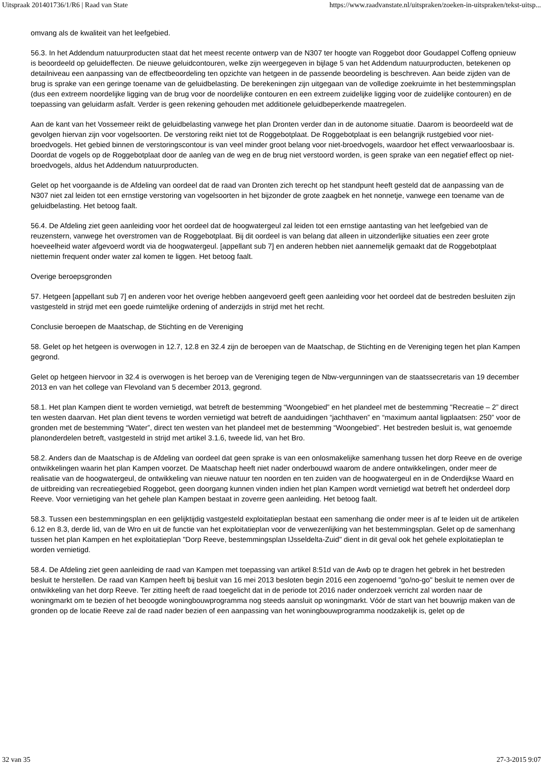Uitspraak 201401736/1/R6 | Raad van State https://www.raadvanstate.nl/uitspraken/zoeken-in-uitspraken/tekst-uitsp...
omvang als de kwaliteit van het leefgebied.
56.3. In het Addendum natuurproducten staat dat het meest recente ontwerp van de N307 ter hoogte van Roggebot door Goudappel Coffeng opnieuw is beoordeeld op geluideffecten. De nieuwe geluidcontouren, welke zijn weergegeven in bijlage 5 van het Addendum natuurproducten, betekenen op detailniveau een aanpassing van de effectbeoordeling ten opzichte van hetgeen in de passende beoordeling is beschreven. Aan beide zijden van de brug is sprake van een geringe toename van de geluidbelasting. De berekeningen zijn uitgegaan van de volledige zoekruimte in het bestemmingsplan (dus een extreem noordelijke ligging van de brug voor de noordelijke contouren en een extreem zuidelijke ligging voor de zuidelijke contouren) en de toepassing van geluidarm asfalt. Verder is geen rekening gehouden met additionele geluidbeperkende maatregelen.
Aan de kant van het Vossemeer reikt de geluidbelasting vanwege het plan Dronten verder dan in de autonome situatie. Daarom is beoordeeld wat de gevolgen hiervan zijn voor vogelsoorten. De verstoring reikt niet tot de Roggebotplaat. De Roggebotplaat is een belangrijk rustgebied voor niet-broedvogels. Het gebied binnen de verstoringscontour is van veel minder groot belang voor niet-broedvogels, waardoor het effect verwaarloosbaar is. Doordat de vogels op de Roggebotplaat door de aanleg van de weg en de brug niet verstoord worden, is geen sprake van een negatief effect op niet-broedvogels, aldus het Addendum natuurproducten.
Gelet op het voorgaande is de Afdeling van oordeel dat de raad van Dronten zich terecht op het standpunt heeft gesteld dat de aanpassing van de N307 niet zal leiden tot een ernstige verstoring van vogelsoorten in het bijzonder de grote zaagbek en het nonnetje, vanwege een toename van de geluidbelasting. Het betoog faalt.
56.4. De Afdeling ziet geen aanleiding voor het oordeel dat de hoogwatergeul zal leiden tot een ernstige aantasting van het leefgebied van de reuzenstern, vanwege het overstromen van de Roggebotplaat. Bij dit oordeel is van belang dat alleen in uitzonderlijke situaties een zeer grote hoeveelheid water afgevoerd wordt via de hoogwatergeul. [appellant sub 7] en anderen hebben niet aannemelijk gemaakt dat de Roggebotplaat niettemin frequent onder water zal komen te liggen. Het betoog faalt.
Overige beroepsgronden
57. Hetgeen [appellant sub 7] en anderen voor het overige hebben aangevoerd geeft geen aanleiding voor het oordeel dat de bestreden besluiten zijn vastgesteld in strijd met een goede ruimtelijke ordening of anderzijds in strijd met het recht.
Conclusie beroepen de Maatschap, de Stichting en de Vereniging
58. Gelet op het hetgeen is overwogen in 12.7, 12.8 en 32.4 zijn de beroepen van de Maatschap, de Stichting en de Vereniging tegen het plan Kampen gegrond.
Gelet op hetgeen hiervoor in 32.4 is overwogen is het beroep van de Vereniging tegen de Nbw-vergunningen van de staatssecretaris van 19 december 2013 en van het college van Flevoland van 5 december 2013, gegrond.
58.1. Het plan Kampen dient te worden vernietigd, wat betreft de bestemming “Woongebied” en het plandeel met de bestemming "Recreatie – 2” direct ten westen daarvan. Het plan dient tevens te worden vernietigd wat betreft de aanduidingen “jachthaven” en “maximum aantal ligplaatsen: 250” voor de gronden met de bestemming “Water”, direct ten westen van het plandeel met de bestemming “Woongebied”. Het bestreden besluit is, wat genoemde planonderdelen betreft, vastgesteld in strijd met artikel 3.1.6, tweede lid, van het Bro.
58.2. Anders dan de Maatschap is de Afdeling van oordeel dat geen sprake is van een onlosmakelijke samenhang tussen het dorp Reeve en de overige ontwikkelingen waarin het plan Kampen voorzet. De Maatschap heeft niet nader onderbouwd waarom de andere ontwikkelingen, onder meer de realisatie van de hoogwatergeul, de ontwikkeling van nieuwe natuur ten noorden en ten zuiden van de hoogwatergeul en in de Onderdijkse Waard en de uitbreiding van recreatiegebied Roggebot, geen doorgang kunnen vinden indien het plan Kampen wordt vernietigd wat betreft het onderdeel dorp Reeve. Voor vernietiging van het gehele plan Kampen bestaat in zoverre geen aanleiding. Het betoog faalt.
58.3. Tussen een bestemmingsplan en een gelijktijdig vastgesteld exploitatieplan bestaat een samenhang die onder meer is af te leiden uit de artikelen 6.12 en 8.3, derde lid, van de Wro en uit de functie van het exploitatieplan voor de verwezenlijking van het bestemmingsplan. Gelet op de samenhang tussen het plan Kampen en het exploitatieplan "Dorp Reeve, bestemmingsplan IJsseldelta-Zuid" dient in dit geval ook het gehele exploitatieplan te worden vernietigd.
58.4. De Afdeling ziet geen aanleiding de raad van Kampen met toepassing van artikel 8:51d van de Awb op te dragen het gebrek in het bestreden besluit te herstellen. De raad van Kampen heeft bij besluit van 16 mei 2013 besloten begin 2016 een zogenoemd "go/no-go" besluit te nemen over de ontwikkeling van het dorp Reeve. Ter zitting heeft de raad toegelicht dat in de periode tot 2016 nader onderzoek verricht zal worden naar de woningmarkt om te bezien of het beoogde woningbouwprogramma nog steeds aansluit op woningmarkt. Vóór de start van het bouwrijp maken van de gronden op de locatie Reeve zal de raad nader bezien of een aanpassing van het woningbouwprogramma noodzakelijk is, gelet op de
32 van 35 27-3-2015 9:07